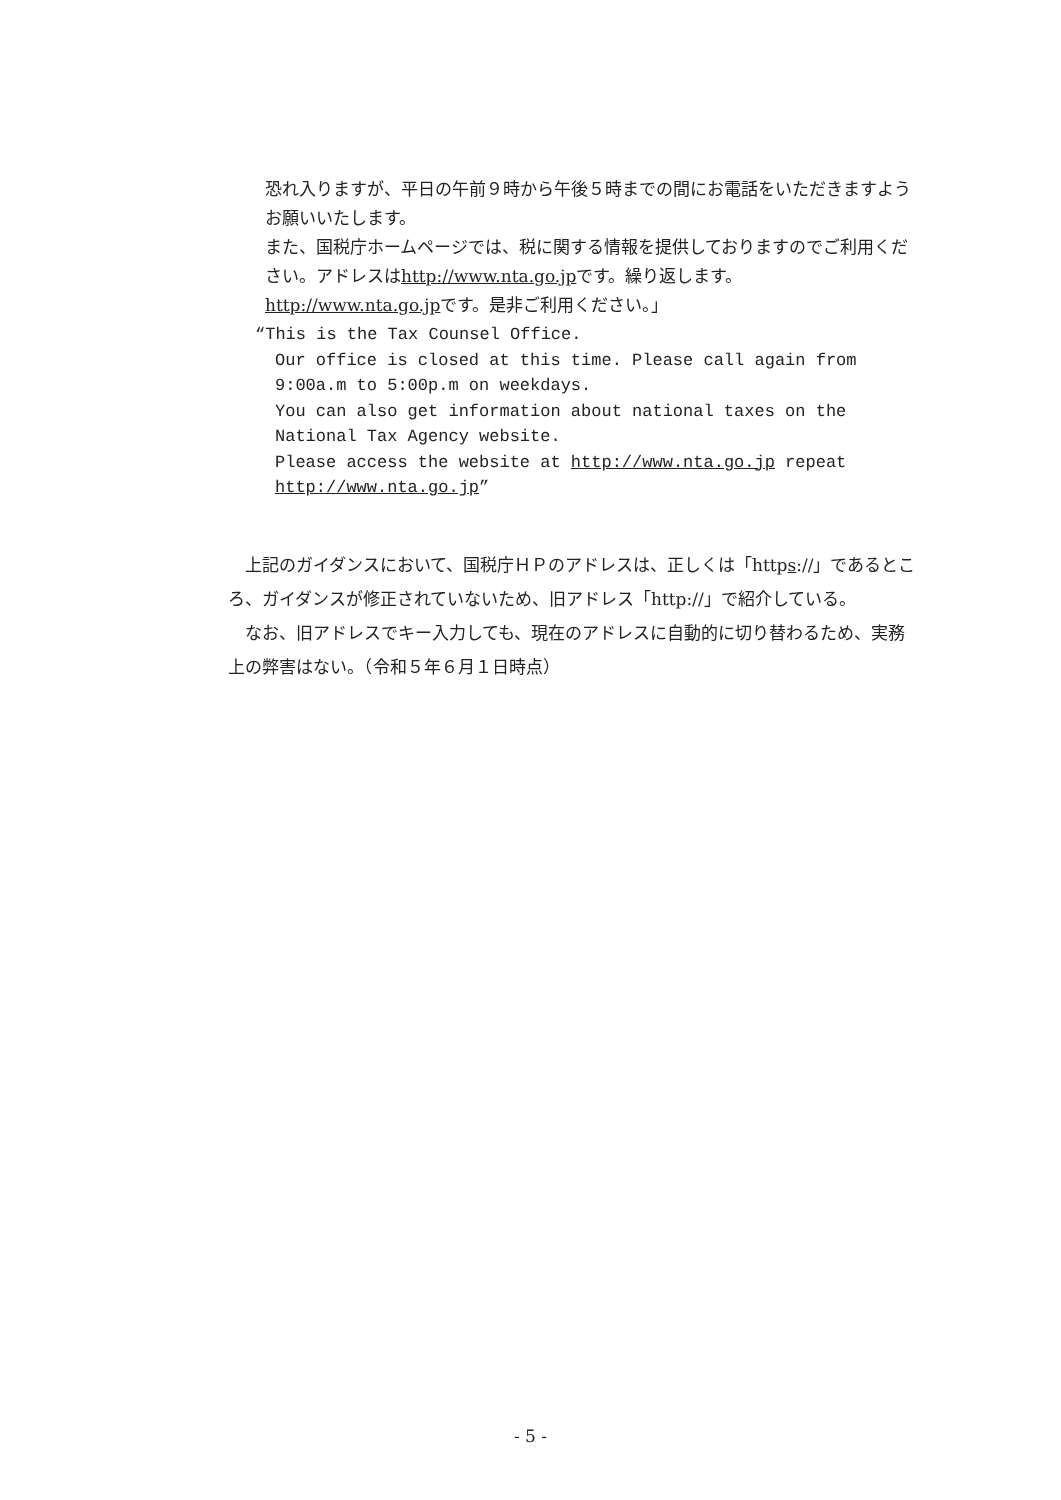恐れ入りますが、平日の午前９時から午後５時までの間にお電話をいただきますようお願いいたします。
また、国税庁ホームページでは、税に関する情報を提供しておりますのでご利用ください。アドレスはhttp://www.nta.go.jpです。繰り返します。http://www.nta.go.jpです。是非ご利用ください。」
“This is the Tax Counsel Office.
Our office is closed at this time. Please call again from 9:00a.m to 5:00p.m on weekdays.
You can also get information about national taxes on the National Tax Agency website.
Please access the website at http://www.nta.go.jp repeat http://www.nta.go.jp”
上記のガイダンスにおいて、国税庁ＨＰのアドレスは、正しくは「https://」であるところ、ガイダンスが修正されていないため、旧アドレス「http://」で紹介している。
なお、旧アドレスでキー入力しても、現在のアドレスに自動的に切り替わるため、実務上の弊害はない。（令和５年６月１日時点）
- 5 -